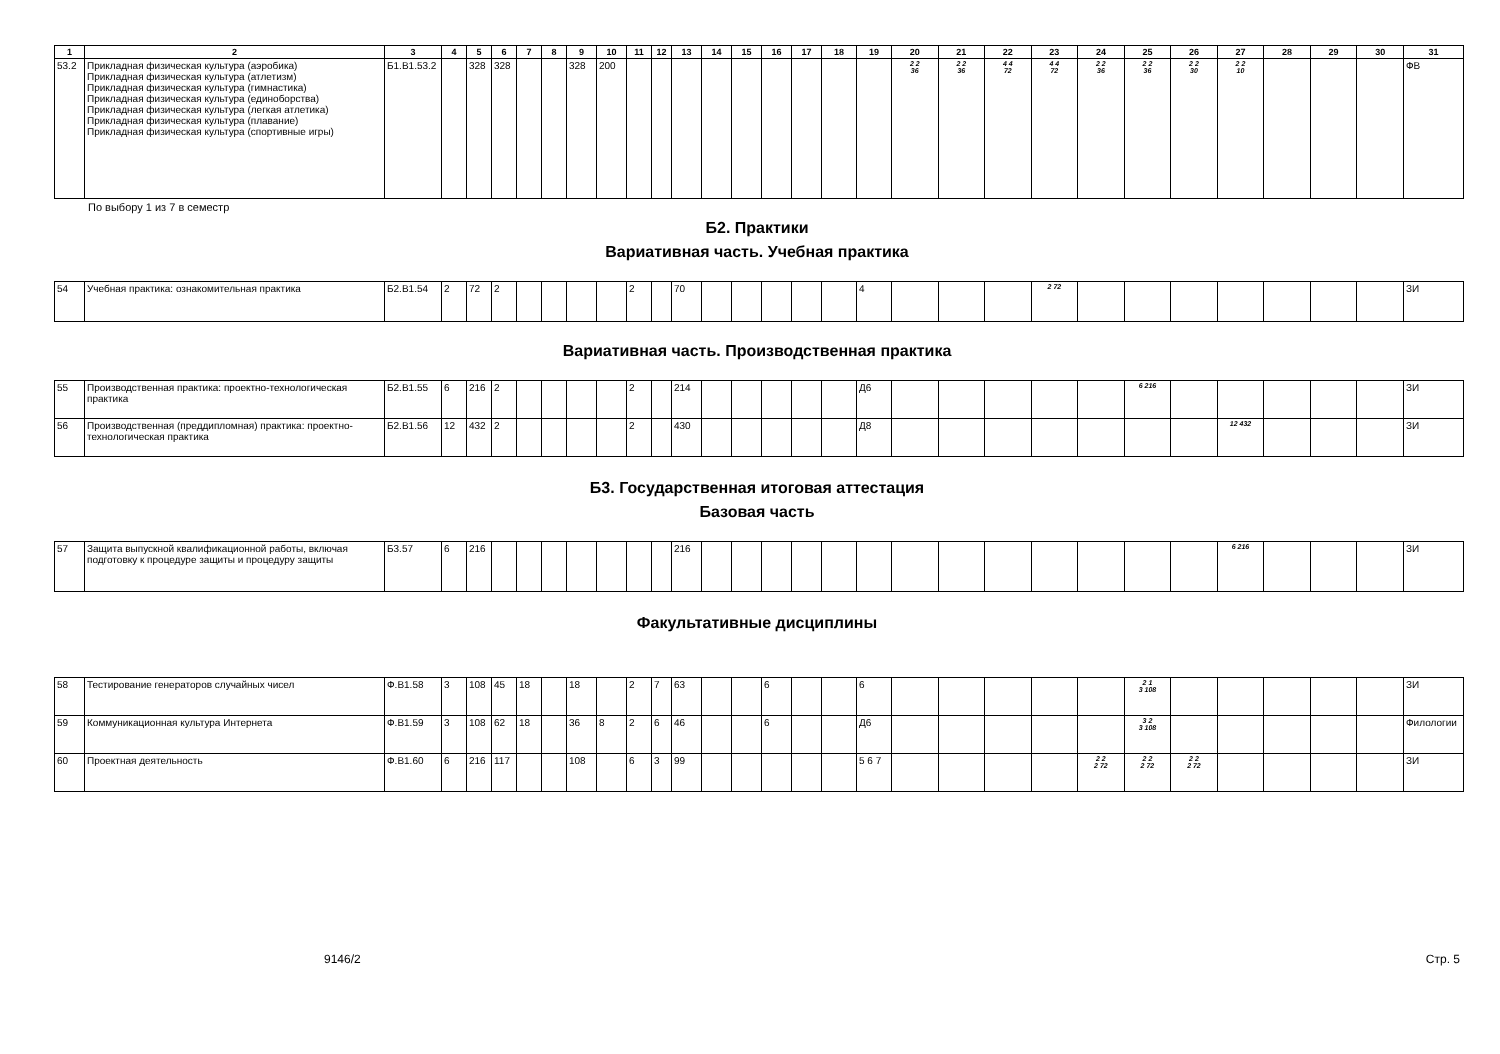| 1 | 2 | 3 | 4 | 5 | 6 | 7 | 8 | 9 | 10 | 11 | 12 | 13 | 14 | 15 | 16 | 17 | 18 | 19 | 20 | 21 | 22 | 23 | 24 | 25 | 26 | 27 | 28 | 29 | 30 | 31 |
| --- | --- | --- | --- | --- | --- | --- | --- | --- | --- | --- | --- | --- | --- | --- | --- | --- | --- | --- | --- | --- | --- | --- | --- | --- | --- | --- | --- | --- | --- | --- |
| 53.2 | Прикладная физическая культура (аэробика) Прикладная физическая культура (атлетизм) Прикладная физическая культура (гимнастика) Прикладная физическая культура (единоборства) Прикладная физическая культура (легкая атлетика) Прикладная физическая культура (плавание) Прикладная физическая культура (спортивные игры) | Б1.В1.53.2 | | 328 | 328 | | | 328 | 200 | | | | | | | | | | 2 2 36 | 2 2 36 | 4 4 72 | 4 4 72 | 2 2 36 | 2 2 36 | 2 2 30 | 2 2 10 | | | | ФВ |
По выбору 1 из 7 в семестр
Б2. Практики
Вариативная часть. Учебная практика
| 54 | Учебная практика: ознакомительная практика | Б2.В1.54 | 2 | 72 | 2 | | | | | 2 | | 70 | | | | | | 4 | | | | 2 72 | | | | | | | | ЗИ |
Вариативная часть. Производственная практика
| 55 | Производственная практика: проектно-технологическая практика | Б2.В1.55 | 6 | 216 | 2 | | | | | 2 | | 214 | | | | | | Д6 | | | | | | 6 216 | | | | | | ЗИ |
| 56 | Производственная (преддипломная) практика: проектно-технологическая практика | Б2.В1.56 | 12 | 432 | 2 | | | | | 2 | | 430 | | | | | | Д8 | | | | | | | | 12 432 | | | | ЗИ |
Б3. Государственная итоговая аттестация
Базовая часть
| 57 | Защита выпускной квалификационной работы, включая подготовку к процедуре защиты и процедуру защиты | Б3.57 | 6 | 216 | | | | | | | | 216 | | | | | | | | | | | | | | 6 216 | | | | ЗИ |
Факультативные дисциплины
| 58 | Тестирование генераторов случайных чисел | Ф.В1.58 | 3 | 108 | 45 | 18 | | 18 | | 2 | 7 | 63 | | | 6 | | | 6 | | | | | | 2 1 3 108 | | | | | | ЗИ |
| 59 | Коммуникационная культура Интернета | Ф.В1.59 | 3 | 108 | 62 | 18 | | 36 | 8 | 2 | 6 | 46 | | | 6 | | | Д6 | | | | | | 3 2 3 108 | | | | | | Филологии |
| 60 | Проектная деятельность | Ф.В1.60 | 6 | 216 | 117 | | | 108 | | 6 | 3 | 99 | | | | | | 5 6 7 | | | | | 2 2 2 72 | 2 2 2 72 | 2 2 2 72 | | | | | ЗИ |
9146/2 Стр. 5